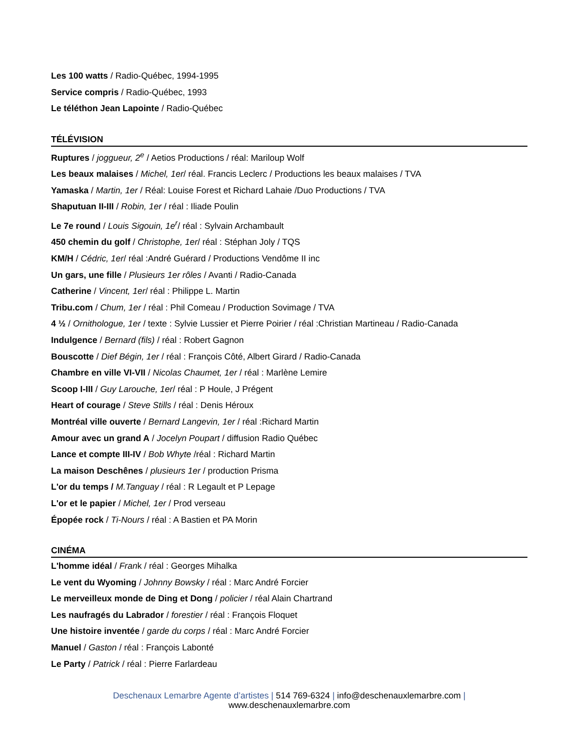Les 100 watts / Radio-Québec, 1994-1995
Service compris / Radio-Québec, 1993
Le téléthon Jean Lapointe / Radio-Québec
TÉLÉVISION
Ruptures / joggueur, 2<sup>e</sup> / Aetios Productions / réal: Mariloup Wolf
Les beaux malaises / Michel, 1er/ réal. Francis Leclerc / Productions les beaux malaises / TVA
Yamaska / Martin, 1er / Réal: Louise Forest et Richard Lahaie /Duo Productions / TVA
Shaputuan II-III / Robin, 1er / réal : Iliade Poulin
Le 7e round / Louis Sigouin, 1e<sup>r</sup>/ réal : Sylvain Archambault
450 chemin du golf / Christophe, 1er/ réal : Stéphan Joly / TQS
KM/H / Cédric, 1er/ réal :André Guérard / Productions Vendôme II inc
Un gars, une fille / Plusieurs 1er rôles / Avanti / Radio-Canada
Catherine / Vincent, 1er/ réal : Philippe L. Martin
Tribu.com / Chum, 1er / réal : Phil Comeau / Production Sovimage / TVA
4 ½ / Ornithologue, 1er / texte : Sylvie Lussier et Pierre Poirier / réal :Christian Martineau / Radio-Canada
Indulgence / Bernard (fils) / réal : Robert Gagnon
Bouscotte / Dief Bégin, 1er / réal : François Côté, Albert Girard / Radio-Canada
Chambre en ville VI-VII / Nicolas Chaumet, 1er / réal : Marlène Lemire
Scoop I-III / Guy Larouche, 1er/ réal : P Houle, J Prégent
Heart of courage / Steve Stills / réal : Denis Héroux
Montréal ville ouverte / Bernard Langevin, 1er / réal :Richard Martin
Amour avec un grand A / Jocelyn Poupart / diffusion Radio Québec
Lance et compte III-IV / Bob Whyte /réal : Richard Martin
La maison Deschênes / plusieurs 1er / production Prisma
L'or du temps / M.Tanguay / réal : R Legault et P Lepage
L'or et le papier / Michel, 1er / Prod verseau
Épopée rock / Ti-Nours / réal : A Bastien et PA Morin
CINÉMA
L'homme idéal / Frank / réal : Georges Mihalka
Le vent du Wyoming / Johnny Bowsky / réal : Marc André Forcier
Le merveilleux monde de Ding et Dong / policier / réal Alain Chartrand
Les naufragés du Labrador / forestier / réal : François Floquet
Une histoire inventée / garde du corps / réal : Marc André Forcier
Manuel / Gaston / réal : François Labonté
Le Party / Patrick / réal : Pierre Farlardeau
Deschenaux Lemarbre Agente d’artistes | 514 769-6324 | info@deschenauxlemarbre.com |
www.deschenauxlemarbre.com